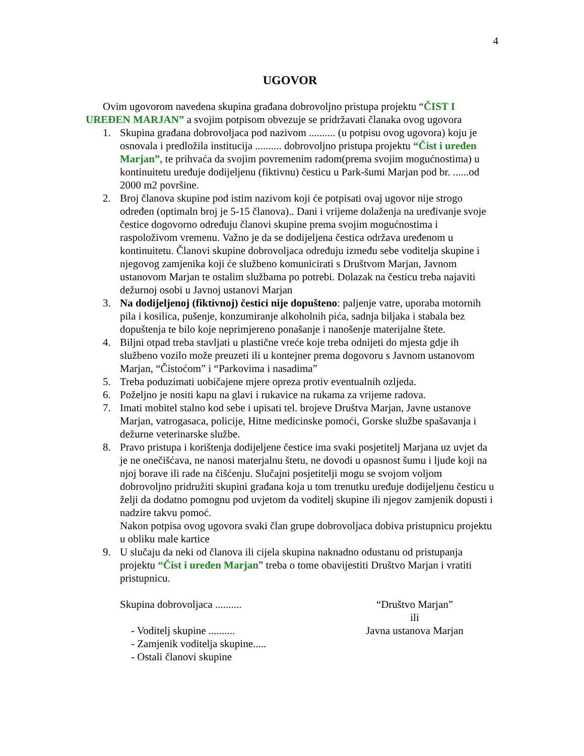4
UGOVOR
Ovim ugovorom navedena skupina građana dobrovoljno pristupa projektu “ČIST I UREĐEN MARJAN” a svojim potpisom obvezuje se pridržavati članaka ovog ugovora
1. Skupina građana dobrovoljaca pod nazivom .......... (u potpisu ovog ugovora) koju je osnovala i predložila institucija .......... dobrovoljno pristupa projektu “Čist i uređen Marjan”, te prihvaća da svojim povremenim radom(prema svojim mogućnostima) u kontinuitetu uređuje dodijeljenu (fiktivnu) česticu u Park-šumi Marjan pod br. ......od 2000 m2 površine.
2. Broj članova skupine pod istim nazivom koji će potpisati ovaj ugovor nije strogo određen (optimaln broj je 5-15 članova).. Dani i vrijeme dolaženja na uređivanje svoje čestice dogovorno određuju članovi skupine prema svojim mogućnostima i raspoloživom vremenu. Važno je da se dodijeljena čestica održava uređenom u kontinuitetu. Članovi skupine dobrovoljaca određuju između sebe voditelja skupine i njegovog zamjenika koji će službeno komunicirati s Društvom Marjan, Javnom ustanovom Marjan te ostalim službama po potrebi. Dolazak na česticu treba najaviti dežurnoj osobi u Javnoj ustanovi Marjan
3. Na dodijeljenoj (fiktivnoj) čestici nije dopušteno: paljenje vatre, uporaba motornih pila i kosilica, pušenje, konzumiranje alkoholnih pića, sadnja biljaka i stabala bez dopuštenja te bilo koje neprimjereno ponašanje i nanošenje materijalne štete.
4. Biljni otpad treba stavljati u plastične vreće koje treba odnijeti do mjesta gdje ih službeno vozilo može preuzeti ili u kontejner prema dogovoru s Javnom ustanovom Marjan, “Čistoćom” i “Parkovima i nasadima”
5. Treba poduzimati uobičajene mjere opreza protiv eventualnih ozljeda.
6. Poželjno je nositi kapu na glavi i rukavice na rukama za vrijeme radova.
7. Imati mobitel stalno kod sebe i upisati tel. brojeve Društva Marjan, Javne ustanove Marjan, vatrogasaca, policije, Hitne medicinske pomoći, Gorske službe spašavanja i dežurne veterinarske službe.
8. Pravo pristupa i korištenja dodijeljene čestice ima svaki posjetitelj Marjana uz uvjet da je ne onečišćava, ne nanosi materjalnu štetu, ne dovodi u opasnost šumu i ljude koji na njoj borave ili rade na čišćenju. Slučajni posjetitelji mogu se svojom voljom dobrovoljno pridružiti skupini građana koja u tom trenutku uređuje dodijeljenu česticu u želji da dodatno pomognu pod uvjetom da voditelj skupine ili njegov zamjenik dopusti i nadzire takvu pomoć.
Nakon potpisa ovog ugovora svaki član grupe dobrovoljaca dobiva pristupnicu projektu u obliku male kartice
9. U slučaju da neki od članova ili cijela skupina naknadno odustanu od pristupanja projektu “Čist i uređen Marjan” treba o tome obavijestiti Društvo Marjan i vratiti pristupnicu.
Skupina dobrovoljaca ..........
- Voditelj skupine ..........
- Zamjenik voditelja skupine.....
- Ostali članovi skupine
“Društvo Marjan”
ili
Javna ustanova Marjan